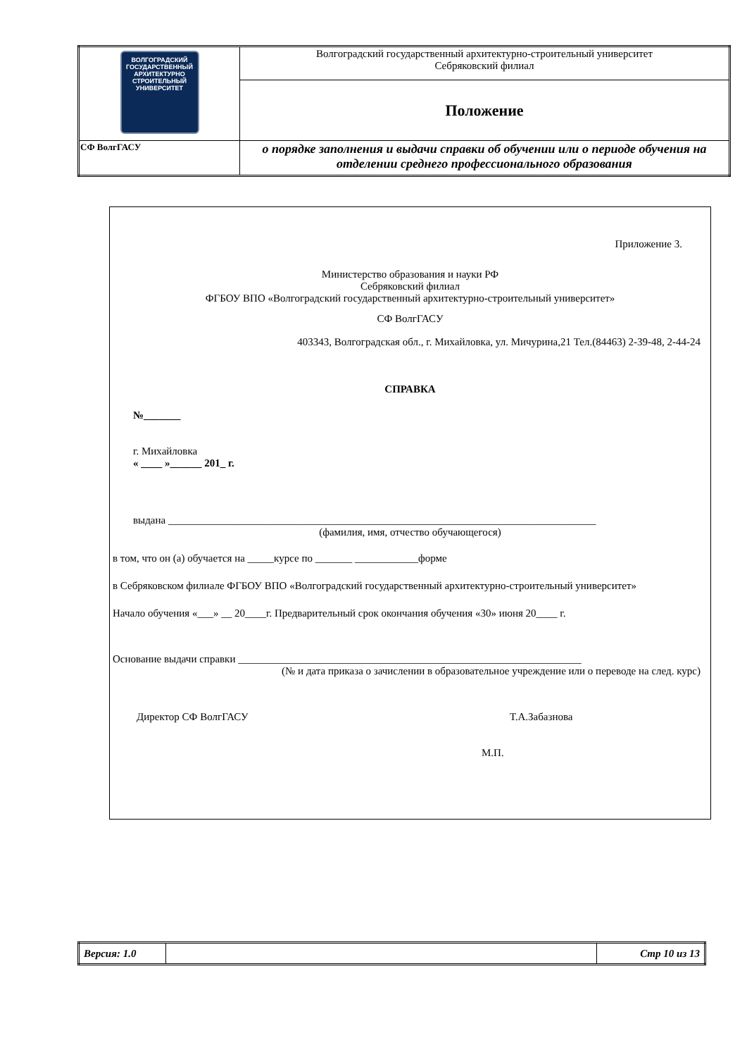| ВОЛГОГРАДСКИЙ ГОСУДАРСТВЕННЫЙ АРХИТЕКТУРНО СТРОИТЕЛЬНЫЙ УНИВЕРСИТЕТ | Волгоградский государственный архитектурно-строительный университет Себряковский филиал |
| | Положение |
| СФ ВолгГАСУ | о порядке заполнения и выдачи справки об обучении или о периоде обучения на отделении среднего профессионального образования |
Приложение 3.
Министерство образования и науки РФ
Себряковский филиал
ФГБОУ ВПО «Волгоградский государственный архитектурно-строительный университет»
СФ ВолгГАСУ
403343, Волгоградская обл., г. Михайловка, ул. Мичурина,21 Тел.(84463) 2-39-48, 2-44-24
СПРАВКА
№_______
г. Михайловка
« ____ »______ 201_ г.
выдана _________________________________________________________________________________
(фамилия, имя, отчество обучающегося)
в том, что он (а) обучается на _____курсе по _______ ____________форме
в Себряковском филиале ФГБОУ ВПО «Волгоградский государственный архитектурно-строительный университет»
Начало обучения «___» __ 20____г. Предварительный срок окончания обучения «30» июня 20____ г.
Основание выдачи справки _________________________________________________________________
(№ и дата приказа о зачислении в образовательное учреждение или о переводе на след. курс)
Директор СФ ВолгГАСУ Т.А.Забазнова
М.П.
| Версия: 1.0 | | Стр 10 из 13 |